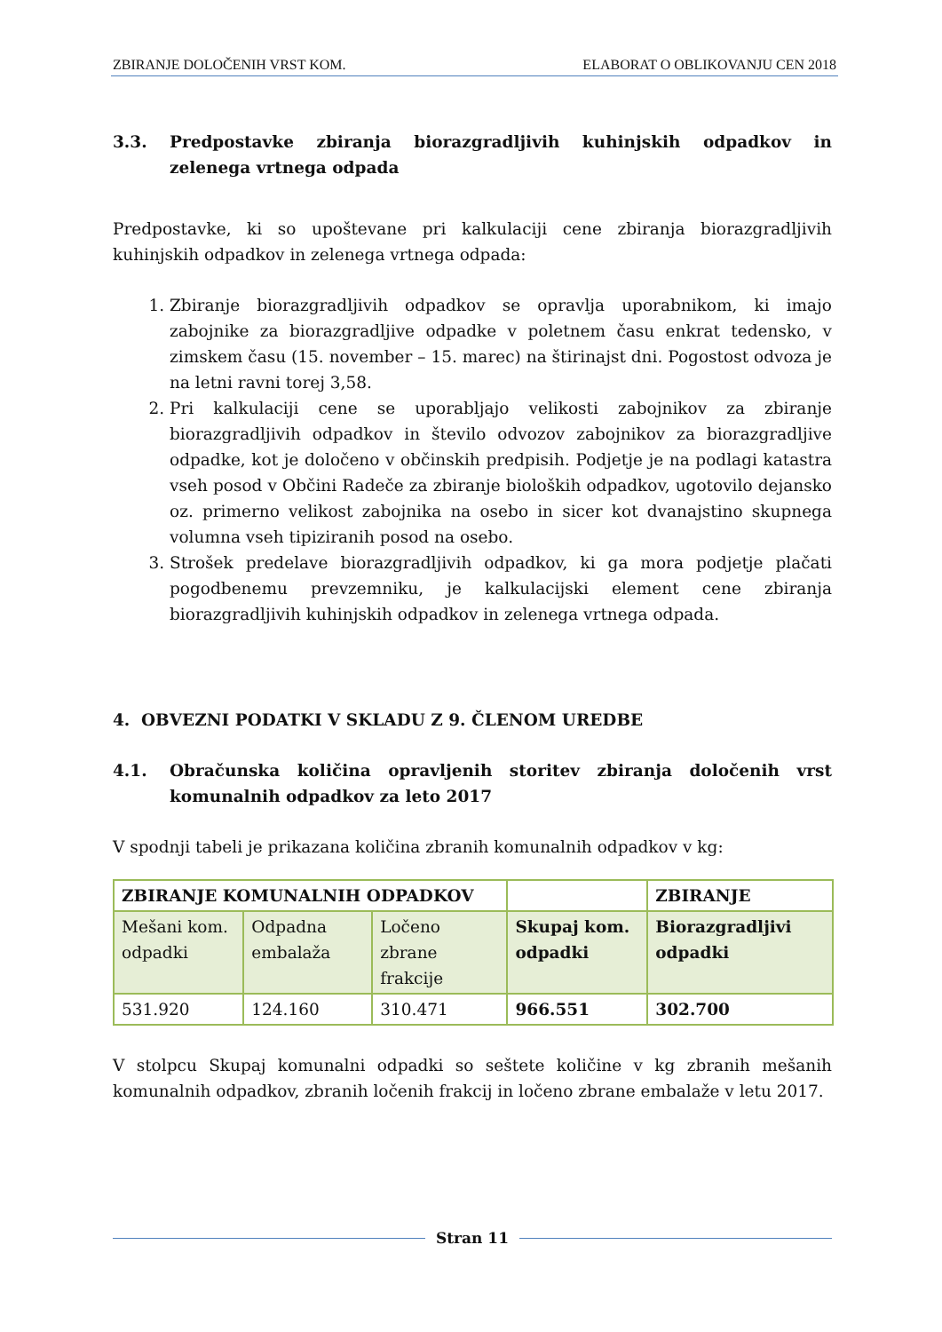ZBIRANJE DOLOČENIH VRST KOM. ELABORAT O OBLIKOVANJU CEN 2018
3.3. Predpostavke zbiranja biorazgradljivih kuhinjskih odpadkov in zelenega vrtnega odpada
Predpostavke, ki so upoštevane pri kalkulaciji cene zbiranja biorazgradljivih kuhinjskih odpadkov in zelenega vrtnega odpada:
1. Zbiranje biorazgradljivih odpadkov se opravlja uporabnikom, ki imajo zabojnike za biorazgradljive odpadke v poletnem času enkrat tedensko, v zimskem času (15. november – 15. marec) na štirinajst dni. Pogostost odvoza je na letni ravni torej 3,58.
2. Pri kalkulaciji cene se uporabljajo velikosti zabojnikov za zbiranje biorazgradljivih odpadkov in število odvozov zabojnikov za biorazgradljive odpadke, kot je določeno v občinskih predpisih. Podjetje je na podlagi katastra vseh posod v Občini Radeče za zbiranje bioloških odpadkov, ugotovilo dejansko oz. primerno velikost zabojnika na osebo in sicer kot dvanajstino skupnega volumna vseh tipiziranih posod na osebo.
3. Strošek predelave biorazgradljivih odpadkov, ki ga mora podjetje plačati pogodbenemu prevzemniku, je kalkulacijski element cene zbiranja biorazgradljivih kuhinjskih odpadkov in zelenega vrtnega odpada.
4. OBVEZNI PODATKI V SKLADU Z 9. ČLENOM UREDBE
4.1. Obračunska količina opravljenih storitev zbiranja določenih vrst komunalnih odpadkov za leto 2017
V spodnji tabeli je prikazana količina zbranih komunalnih odpadkov v kg:
| ZBIRANJE KOMUNALNIH ODPADKOV | | | | ZBIRANJE |
| Mešani kom. odpadki | Odpadna embalaža | Ločeno zbrane frakcije | Skupaj kom. odpadki | Biorazgradljivi odpadki |
| 531.920 | 124.160 | 310.471 | 966.551 | 302.700 |
V stolpcu Skupaj komunalni odpadki so seštete količine v kg zbranih mešanih komunalnih odpadkov, zbranih ločenih frakcij in ločeno zbrane embalaže v letu 2017.
Stran 11